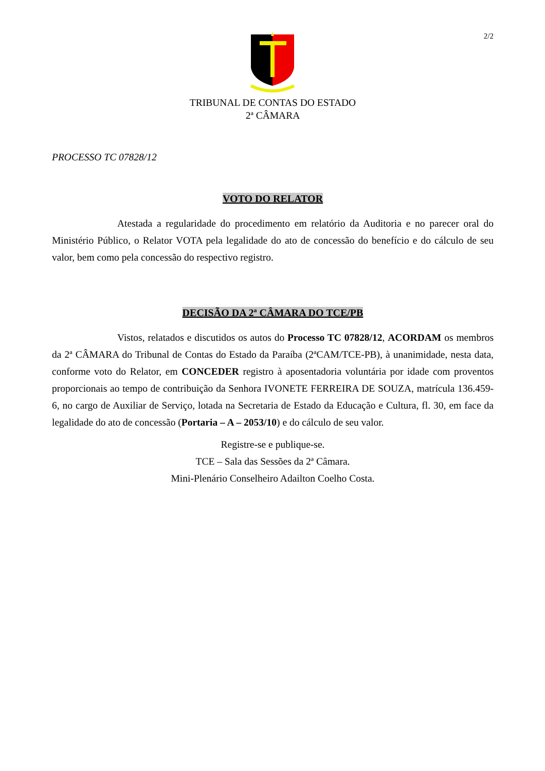2/2
TRIBUNAL DE CONTAS DO ESTADO
2ª CÂMARA
PROCESSO TC 07828/12
VOTO DO RELATOR
Atestada a regularidade do procedimento em relatório da Auditoria e no parecer oral do Ministério Público, o Relator VOTA pela legalidade do ato de concessão do benefício e do cálculo de seu valor, bem como pela concessão do respectivo registro.
DECISÃO DA 2ª CÂMARA DO TCE/PB
Vistos, relatados e discutidos os autos do Processo TC 07828/12, ACORDAM os membros da 2ª CÂMARA do Tribunal de Contas do Estado da Paraíba (2ªCAM/TCE-PB), à unanimidade, nesta data, conforme voto do Relator, em CONCEDER registro à aposentadoria voluntária por idade com proventos proporcionais ao tempo de contribuição da Senhora IVONETE FERREIRA DE SOUZA, matrícula 136.459-6, no cargo de Auxiliar de Serviço, lotada na Secretaria de Estado da Educação e Cultura, fl. 30, em face da legalidade do ato de concessão (Portaria – A – 2053/10) e do cálculo de seu valor.
Registre-se e publique-se.
TCE – Sala das Sessões da 2ª Câmara.
Mini-Plenário Conselheiro Adailton Coelho Costa.